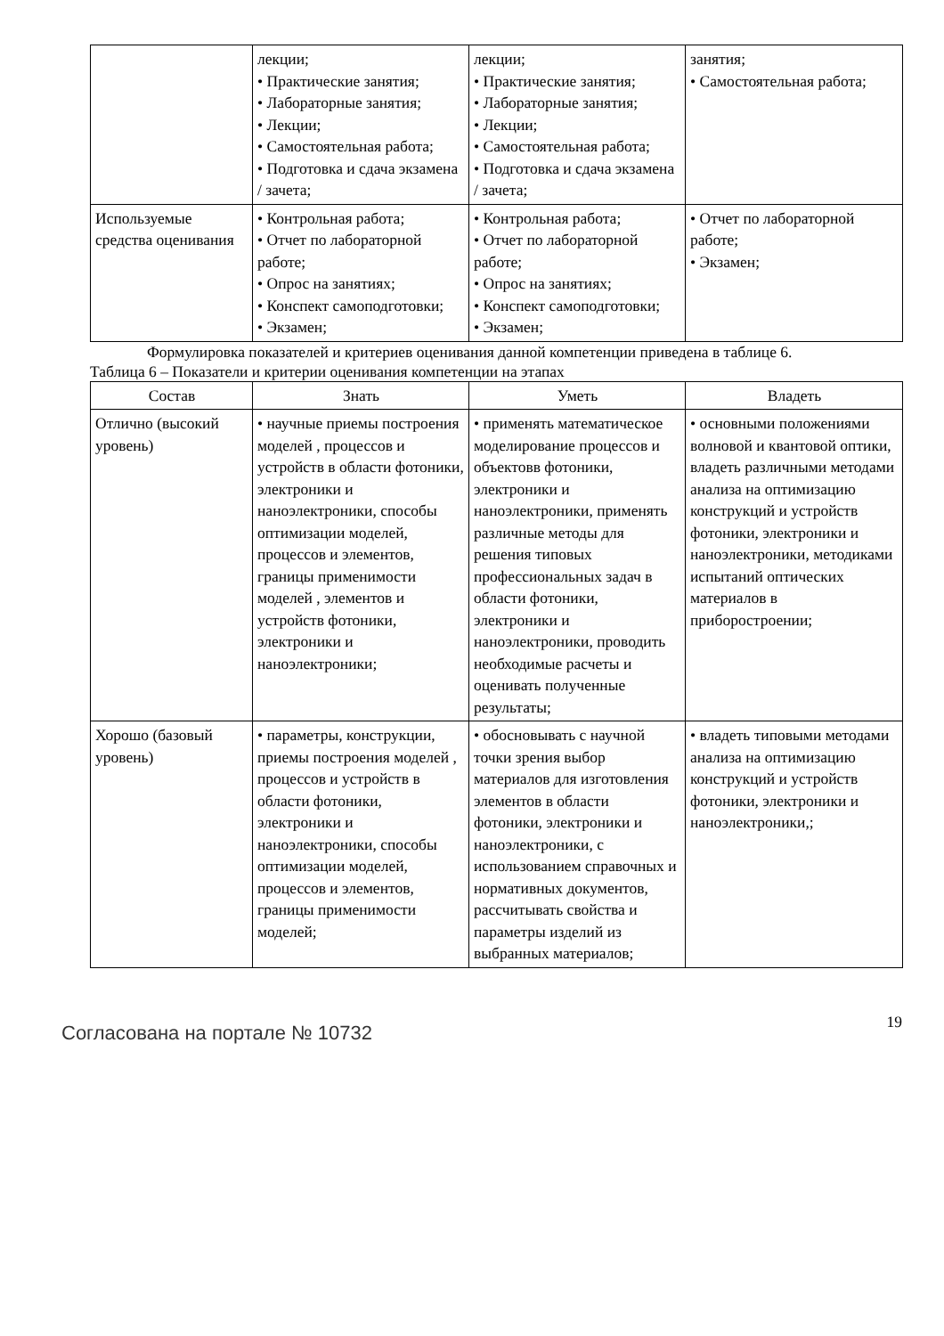| | лекции; • Практические занятия; • Лабораторные занятия; • Лекции; • Самостоятельная работа; • Подготовка и сдача экзамена / зачета; | лекции; • Практические занятия; • Лабораторные занятия; • Лекции; • Самостоятельная работа; • Подготовка и сдача экзамена / зачета; | занятия; • Самостоятельная работа; |
| Используемые средства оценивания | • Контрольная работа; • Отчет по лабораторной работе; • Опрос на занятиях; • Конспект самоподготовки; • Экзамен; | • Контрольная работа; • Отчет по лабораторной работе; • Опрос на занятиях; • Конспект самоподготовки; • Экзамен; | • Отчет по лабораторной работе; • Экзамен; |
Формулировка показателей и критериев оценивания данной компетенции приведена в таблице 6.
Таблица 6 – Показатели и критерии оценивания компетенции на этапах
| Состав | Знать | Уметь | Владеть |
| --- | --- | --- | --- |
| Отлично (высокий уровень) | • научные приемы построения моделей , процессов и устройств в области фотоники, электроники и наноэлектроники, способы оптимизации моделей, процессов и элементов, границы применимости моделей , элементов и устройств фотоники, электроники и наноэлектроники; | • применять математическое моделирование процессов и объектовв фотоники, электроники и наноэлектроники, применять различные методы для решения типовых профессиональных задач в области фотоники, электроники и наноэлектроники, проводить необходимые расчеты и оценивать полученные результаты; | • основными положениями волновой и квантовой оптики, владеть различными методами анализа на оптимизацию конструкций и устройств фотоники, электроники и наноэлектроники, методиками испытаний оптических материалов в приборостроении; |
| Хорошо (базовый уровень) | • параметры, конструкции, приемы построения моделей , процессов и устройств в области фотоники, электроники и наноэлектроники, способы оптимизации моделей, процессов и элементов, границы применимости моделей; | • обосновывать с научной точки зрения выбор материалов для изготовления элементов в области фотоники, электроники и наноэлектроники, с использованием справочных и нормативных документов, рассчитывать свойства и параметры изделий из выбранных материалов; | • владеть типовыми методами анализа на оптимизацию конструкций и устройств фотоники, электроники и наноэлектроники,; |
Согласована на портале № 10732
19